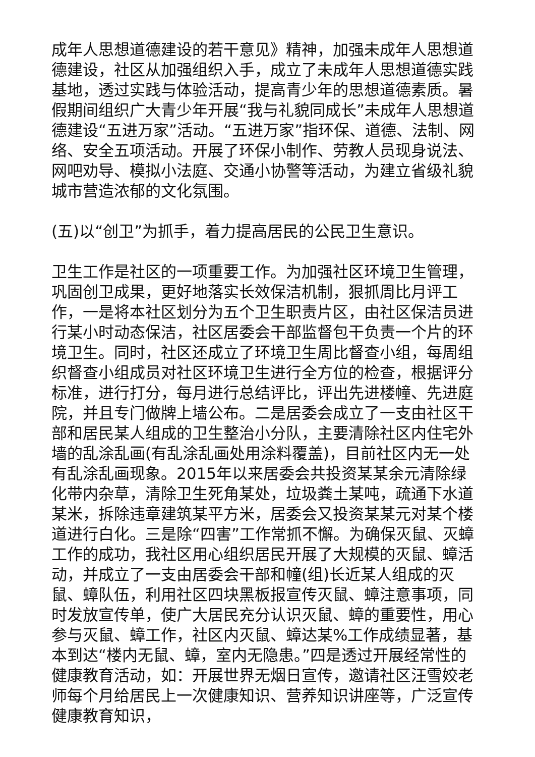成年人思想道德建设的若干意见》精神，加强未成年人思想道德建设，社区从加强组织入手，成立了未成年人思想道德实践基地，透过实践与体验活动，提高青少年的思想道德素质。暑假期间组织广大青少年开展“我与礼貌同成长”未成年人思想道德建设“五进万家”活动。“五进万家”指环保、道德、法制、网络、安全五项活动。开展了环保小制作、劳教人员现身说法、网吧劝导、模拟小法庭、交通小协警等活动，为建立省级礼貌城市营造浓郁的文化氛围。
(五)以“创卫”为抓手，着力提高居民的公民卫生意识。
卫生工作是社区的一项重要工作。为加强社区环境卫生管理，巩固创卫成果，更好地落实长效保洁机制，狠抓周比月评工作，一是将本社区划分为五个卫生职责片区，由社区保洁员进行某小时动态保洁，社区居委会干部监督包干负责一个片的环境卫生。同时，社区还成立了环境卫生周比督查小组，每周组织督查小组成员对社区环境卫生进行全方位的检查，根据评分标准，进行打分，每月进行总结评比，评出先进楼幢、先进庭院，并且专门做牌上墙公布。二是居委会成立了一支由社区干部和居民某人组成的卫生整治小分队，主要清除社区内住宅外墙的乱涂乱画(有乱涂乱画处用涂料覆盖)，目前社区内无一处有乱涂乱画现象。2015年以来居委会共投资某某余元清除绿化带内杂草，清除卫生死角某处，垃圾粪土某吨，疏通下水道某米，拆除违章建筑某平方米，居委会又投资某某元对某个楼道进行白化。三是除“四害”工作常抓不懈。为确保灭鼠、灭蟑工作的成功，我社区用心组织居民开展了大规模的灭鼠、蟑活动，并成立了一支由居委会干部和幢(组)长近某人组成的灭鼠、蟑队伍，利用社区四块黑板报宣传灭鼠、蟑注意事项，同时发放宣传单，使广大居民充分认识灭鼠、蟑的重要性，用心参与灭鼠、蟑工作，社区内灭鼠、蟑达某%工作成绩显著，基本到达“楼内无鼠、蟑，室内无隐患。”四是透过开展经常性的健康教育活动，如：开展世界无烟日宣传，邀请社区汪雪姣老师每个月给居民上一次健康知识、营养知识讲座等，广泛宣传健康教育知识，